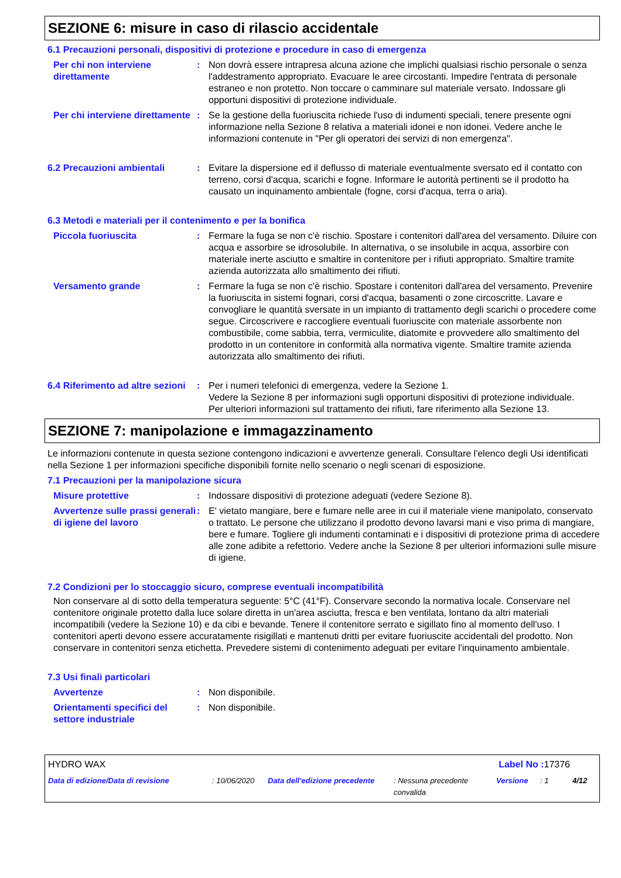SEZIONE 6: misure in caso di rilascio accidentale
6.1 Precauzioni personali, dispositivi di protezione e procedure in caso di emergenza
Per chi non interviene direttamente
: Non dovrà essere intrapresa alcuna azione che implichi qualsiasi rischio personale o senza l'addestramento appropriato. Evacuare le aree circostanti. Impedire l'entrata di personale estraneo e non protetto. Non toccare o camminare sul materiale versato. Indossare gli opportuni dispositivi di protezione individuale.
Per chi interviene direttamente
: Se la gestione della fuoriuscita richiede l'uso di indumenti speciali, tenere presente ogni informazione nella Sezione 8 relativa a materiali idonei e non idonei. Vedere anche le informazioni contenute in "Per gli operatori dei servizi di non emergenza".
6.2 Precauzioni ambientali : Evitare la dispersione ed il deflusso di materiale eventualmente sversato ed il contatto con terreno, corsi d'acqua, scarichi e fogne. Informare le autorità pertinenti se il prodotto ha causato un inquinamento ambientale (fogne, corsi d'acqua, terra o aria).
6.3 Metodi e materiali per il contenimento e per la bonifica
Piccola fuoriuscita : Fermare la fuga se non c'è rischio. Spostare i contenitori dall'area del versamento. Diluire con acqua e assorbire se idrosolubile. In alternativa, o se insolubile in acqua, assorbire con materiale inerte asciutto e smaltire in contenitore per i rifiuti appropriato. Smaltire tramite azienda autorizzata allo smaltimento dei rifiuti.
Versamento grande : Fermare la fuga se non c'è rischio. Spostare i contenitori dall'area del versamento. Prevenire la fuoriuscita in sistemi fognari, corsi d'acqua, basamenti o zone circoscritte. Lavare e convogliare le quantità sversate in un impianto di trattamento degli scarichi o procedere come segue. Circoscrivere e raccogliere eventuali fuoriuscite con materiale assorbente non combustibile, come sabbia, terra, vermiculite, diatomite e provvedere allo smaltimento del prodotto in un contenitore in conformità alla normativa vigente. Smaltire tramite azienda autorizzata allo smaltimento dei rifiuti.
6.4 Riferimento ad altre sezioni
: Per i numeri telefonici di emergenza, vedere la Sezione 1.
Vedere la Sezione 8 per informazioni sugli opportuni dispositivi di protezione individuale.
Per ulteriori informazioni sul trattamento dei rifiuti, fare riferimento alla Sezione 13.
SEZIONE 7: manipolazione e immagazzinamento
Le informazioni contenute in questa sezione contengono indicazioni e avvertenze generali. Consultare l'elenco degli Usi identificati nella Sezione 1 per informazioni specifiche disponibili fornite nello scenario o negli scenari di esposizione.
7.1 Precauzioni per la manipolazione sicura
Misure protettive : Indossare dispositivi di protezione adeguati (vedere Sezione 8).
Avvertenze sulle prassi generali di igiene del lavoro
: E' vietato mangiare, bere e fumare nelle aree in cui il materiale viene manipolato, conservato o trattato. Le persone che utilizzano il prodotto devono lavarsi mani e viso prima di mangiare, bere e fumare. Togliere gli indumenti contaminati e i dispositivi di protezione prima di accedere alle zone adibite a refettorio. Vedere anche la Sezione 8 per ulteriori informazioni sulle misure di igiene.
7.2 Condizioni per lo stoccaggio sicuro, comprese eventuali incompatibilità
Non conservare al di sotto della temperatura seguente: 5°C (41°F). Conservare secondo la normativa locale. Conservare nel contenitore originale protetto dalla luce solare diretta in un'area asciutta, fresca e ben ventilata, lontano da altri materiali incompatibili (vedere la Sezione 10) e da cibi e bevande. Tenere il contenitore serrato e sigillato fino al momento dell'uso. I contenitori aperti devono essere accuratamente risigillati e mantenuti dritti per evitare fuoriuscite accidentali del prodotto. Non conservare in contenitori senza etichetta. Prevedere sistemi di contenimento adeguati per evitare l'inquinamento ambientale.
7.3 Usi finali particolari
Avvertenze : Non disponibile.
Orientamenti specifici del settore industriale
: Non disponibile.
HYDRO WAX Label No : 17376
Data di edizione/Data di revisione: 10/06/2020 Data dell'edizione precedente: Nessuna precedente convalida Versione: 1 4/12